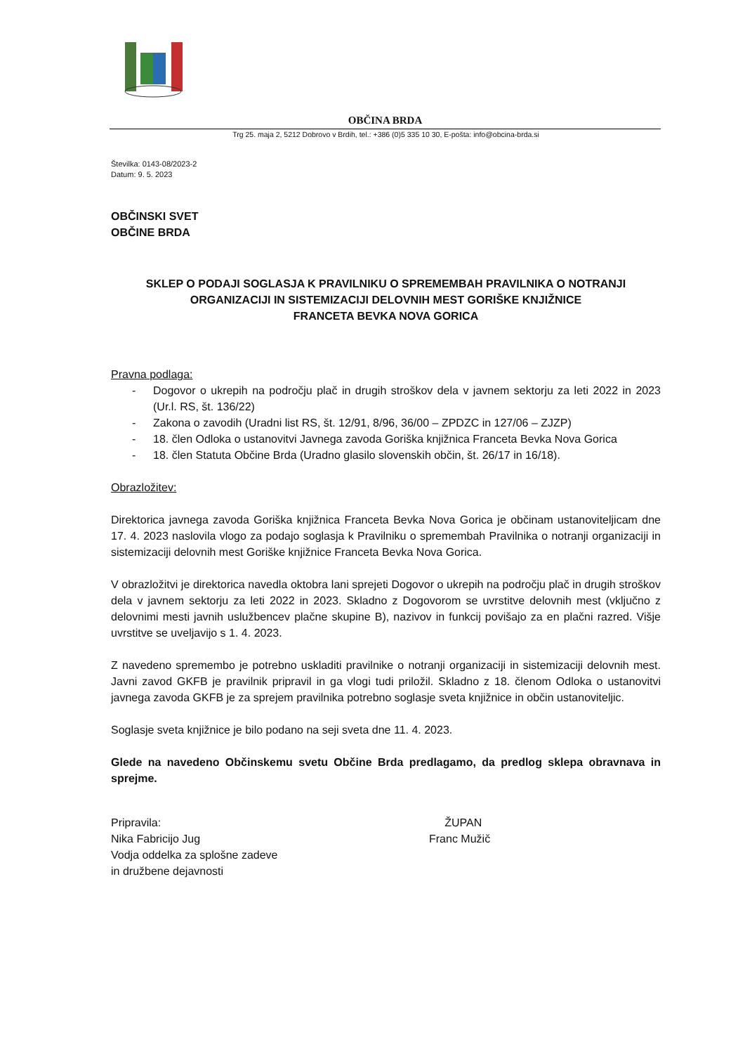OBČINA BRDA
Trg 25. maja 2, 5212 Dobrovo v Brdih, tel.: +386 (0)5 335 10 30, E-pošta: info@obcina-brda.si
Številka: 0143-08/2023-2
Datum: 9. 5. 2023
OBČINSKI SVET
OBČINE BRDA
SKLEP O PODAJI SOGLASJA K PRAVILNIKU O SPREMEMBAH PRAVILNIKA O NOTRANJI ORGANIZACIJI IN SISTEMIZACIJI DELOVNIH MEST GORIŠKE KNJIŽNICE
FRANCETA BEVKA NOVA GORICA
Pravna podlaga:
- Dogovor o ukrepih na področju plač in drugih stroškov dela v javnem sektorju za leti 2022 in 2023 (Ur.l. RS, št. 136/22)
- Zakona o zavodih (Uradni list RS, št. 12/91, 8/96, 36/00 – ZPDZC in 127/06 – ZJZP)
- 18. člen Odloka o ustanovitvi Javnega zavoda Goriška knjižnica Franceta Bevka Nova Gorica
- 18. člen Statuta Občine Brda (Uradno glasilo slovenskih občin, št. 26/17 in 16/18).
Obrazložitev:
Direktorica javnega zavoda Goriška knjižnica Franceta Bevka Nova Gorica je občinam ustanoviteljicam dne 17. 4. 2023 naslovila vlogo za podajo soglasja k Pravilniku o spremembah Pravilnika o notranji organizaciji in sistemizaciji delovnih mest Goriške knjižnice Franceta Bevka Nova Gorica.
V obrazložitvi je direktorica navedla oktobra lani sprejeti Dogovor o ukrepih na področju plač in drugih stroškov dela v javnem sektorju za leti 2022 in 2023. Skladno z Dogovorom se uvrstitve delovnih mest (vključno z delovnimi mesti javnih uslužbencev plačne skupine B), nazivov in funkcij povišajo za en plačni razred. Višje uvrstitve se uveljavijo s 1. 4. 2023.
Z navedeno spremembo je potrebno uskladiti pravilnike o notranji organizaciji in sistemizaciji delovnih mest. Javni zavod GKFB je pravilnik pripravil in ga vlogi tudi priložil. Skladno z 18. členom Odloka o ustanovitvi javnega zavoda GKFB je za sprejem pravilnika potrebno soglasje sveta knjižnice in občin ustanoviteljic.
Soglasje sveta knjižnice je bilo podano na seji sveta dne 11. 4. 2023.
Glede na navedeno Občinskemu svetu Občine Brda predlagamo, da predlog sklepa obravnava in sprejme.
Pripravila:
Nika Fabricijo Jug
Vodja oddelka za splošne zadeve
in družbene dejavnosti
ŽUPAN
Franc Mužič